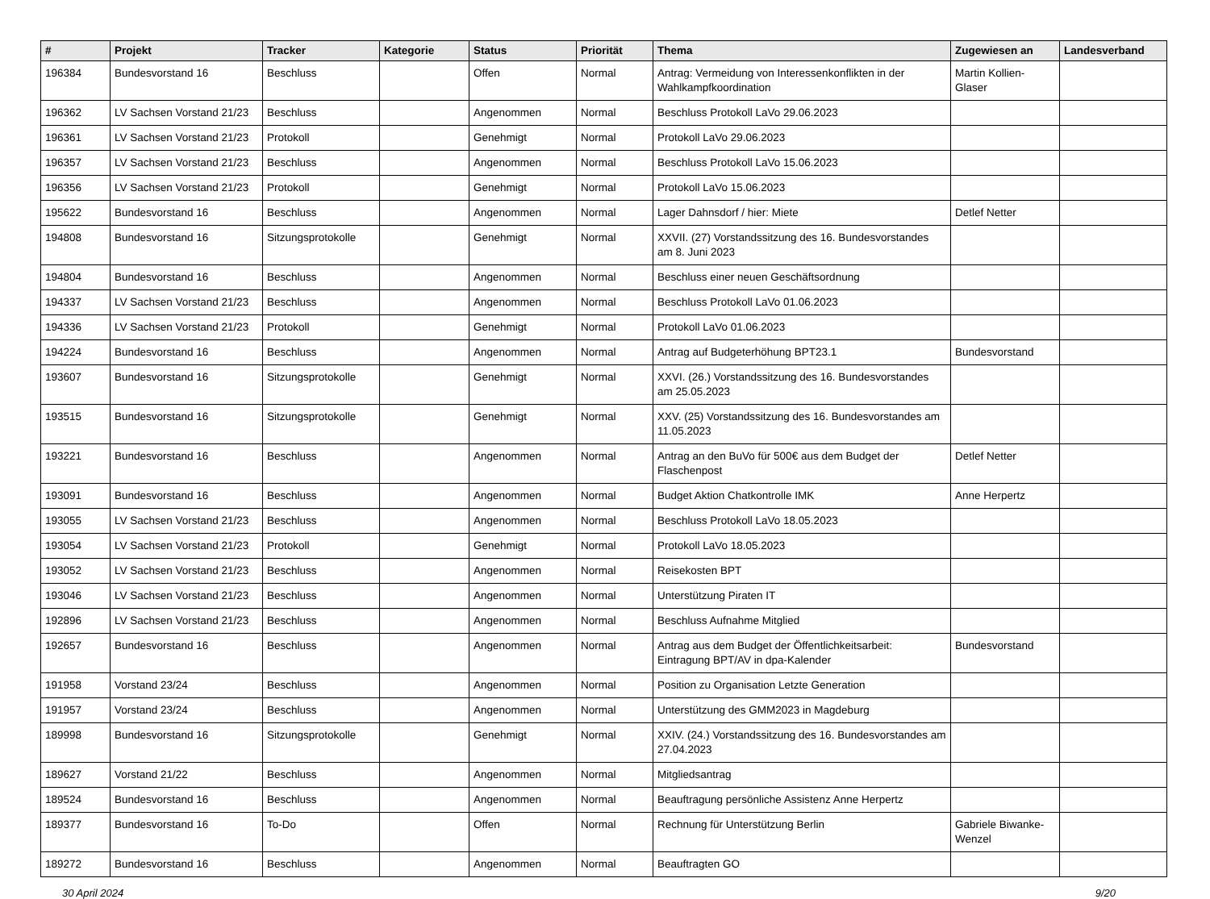| # | Projekt | Tracker | Kategorie | Status | Priorität | Thema | Zugewiesen an | Landesverband |
| --- | --- | --- | --- | --- | --- | --- | --- | --- |
| 196384 | Bundesvorstand 16 | Beschluss | | Offen | Normal | Antrag: Vermeidung von Interessenkonflikten in der Wahlkampfkoordination | Martin Kollien-Glaser | |
| 196362 | LV Sachsen Vorstand 21/23 | Beschluss | | Angenommen | Normal | Beschluss Protokoll LaVo 29.06.2023 | | |
| 196361 | LV Sachsen Vorstand 21/23 | Protokoll | | Genehmigt | Normal | Protokoll LaVo 29.06.2023 | | |
| 196357 | LV Sachsen Vorstand 21/23 | Beschluss | | Angenommen | Normal | Beschluss Protokoll LaVo 15.06.2023 | | |
| 196356 | LV Sachsen Vorstand 21/23 | Protokoll | | Genehmigt | Normal | Protokoll LaVo 15.06.2023 | | |
| 195622 | Bundesvorstand 16 | Beschluss | | Angenommen | Normal | Lager Dahnsdorf / hier: Miete | Detlef Netter | |
| 194808 | Bundesvorstand 16 | Sitzungsprotokolle | | Genehmigt | Normal | XXVII. (27) Vorstandssitzung des 16. Bundesvorstandes am 8. Juni 2023 | | |
| 194804 | Bundesvorstand 16 | Beschluss | | Angenommen | Normal | Beschluss einer neuen Geschäftsordnung | | |
| 194337 | LV Sachsen Vorstand 21/23 | Beschluss | | Angenommen | Normal | Beschluss Protokoll LaVo 01.06.2023 | | |
| 194336 | LV Sachsen Vorstand 21/23 | Protokoll | | Genehmigt | Normal | Protokoll LaVo 01.06.2023 | | |
| 194224 | Bundesvorstand 16 | Beschluss | | Angenommen | Normal | Antrag auf Budgeterhöhung BPT23.1 | Bundesvorstand | |
| 193607 | Bundesvorstand 16 | Sitzungsprotokolle | | Genehmigt | Normal | XXVI. (26.) Vorstandssitzung des 16. Bundesvorstandes am 25.05.2023 | | |
| 193515 | Bundesvorstand 16 | Sitzungsprotokolle | | Genehmigt | Normal | XXV. (25) Vorstandssitzung des 16. Bundesvorstandes am 11.05.2023 | | |
| 193221 | Bundesvorstand 16 | Beschluss | | Angenommen | Normal | Antrag an den BuVo für 500€ aus dem Budget der Flaschenpost | Detlef Netter | |
| 193091 | Bundesvorstand 16 | Beschluss | | Angenommen | Normal | Budget Aktion Chatkontrolle IMK | Anne Herpertz | |
| 193055 | LV Sachsen Vorstand 21/23 | Beschluss | | Angenommen | Normal | Beschluss Protokoll LaVo 18.05.2023 | | |
| 193054 | LV Sachsen Vorstand 21/23 | Protokoll | | Genehmigt | Normal | Protokoll LaVo 18.05.2023 | | |
| 193052 | LV Sachsen Vorstand 21/23 | Beschluss | | Angenommen | Normal | Reisekosten BPT | | |
| 193046 | LV Sachsen Vorstand 21/23 | Beschluss | | Angenommen | Normal | Unterstützung Piraten IT | | |
| 192896 | LV Sachsen Vorstand 21/23 | Beschluss | | Angenommen | Normal | Beschluss Aufnahme Mitglied | | |
| 192657 | Bundesvorstand 16 | Beschluss | | Angenommen | Normal | Antrag aus dem Budget der Öffentlichkeitsarbeit: Eintragung BPT/AV in dpa-Kalender | Bundesvorstand | |
| 191958 | Vorstand 23/24 | Beschluss | | Angenommen | Normal | Position zu Organisation Letzte Generation | | |
| 191957 | Vorstand 23/24 | Beschluss | | Angenommen | Normal | Unterstützung des GMM2023 in Magdeburg | | |
| 189998 | Bundesvorstand 16 | Sitzungsprotokolle | | Genehmigt | Normal | XXIV. (24.) Vorstandssitzung des 16. Bundesvorstandes am 27.04.2023 | | |
| 189627 | Vorstand 21/22 | Beschluss | | Angenommen | Normal | Mitgliedsantrag | | |
| 189524 | Bundesvorstand 16 | Beschluss | | Angenommen | Normal | Beauftragung persönliche Assistenz Anne Herpertz | | |
| 189377 | Bundesvorstand 16 | To-Do | | Offen | Normal | Rechnung für Unterstützung Berlin | Gabriele Biwanke-Wenzel | |
| 189272 | Bundesvorstand 16 | Beschluss | | Angenommen | Normal | Beauftragten GO | | |
30 April 2024 9/20